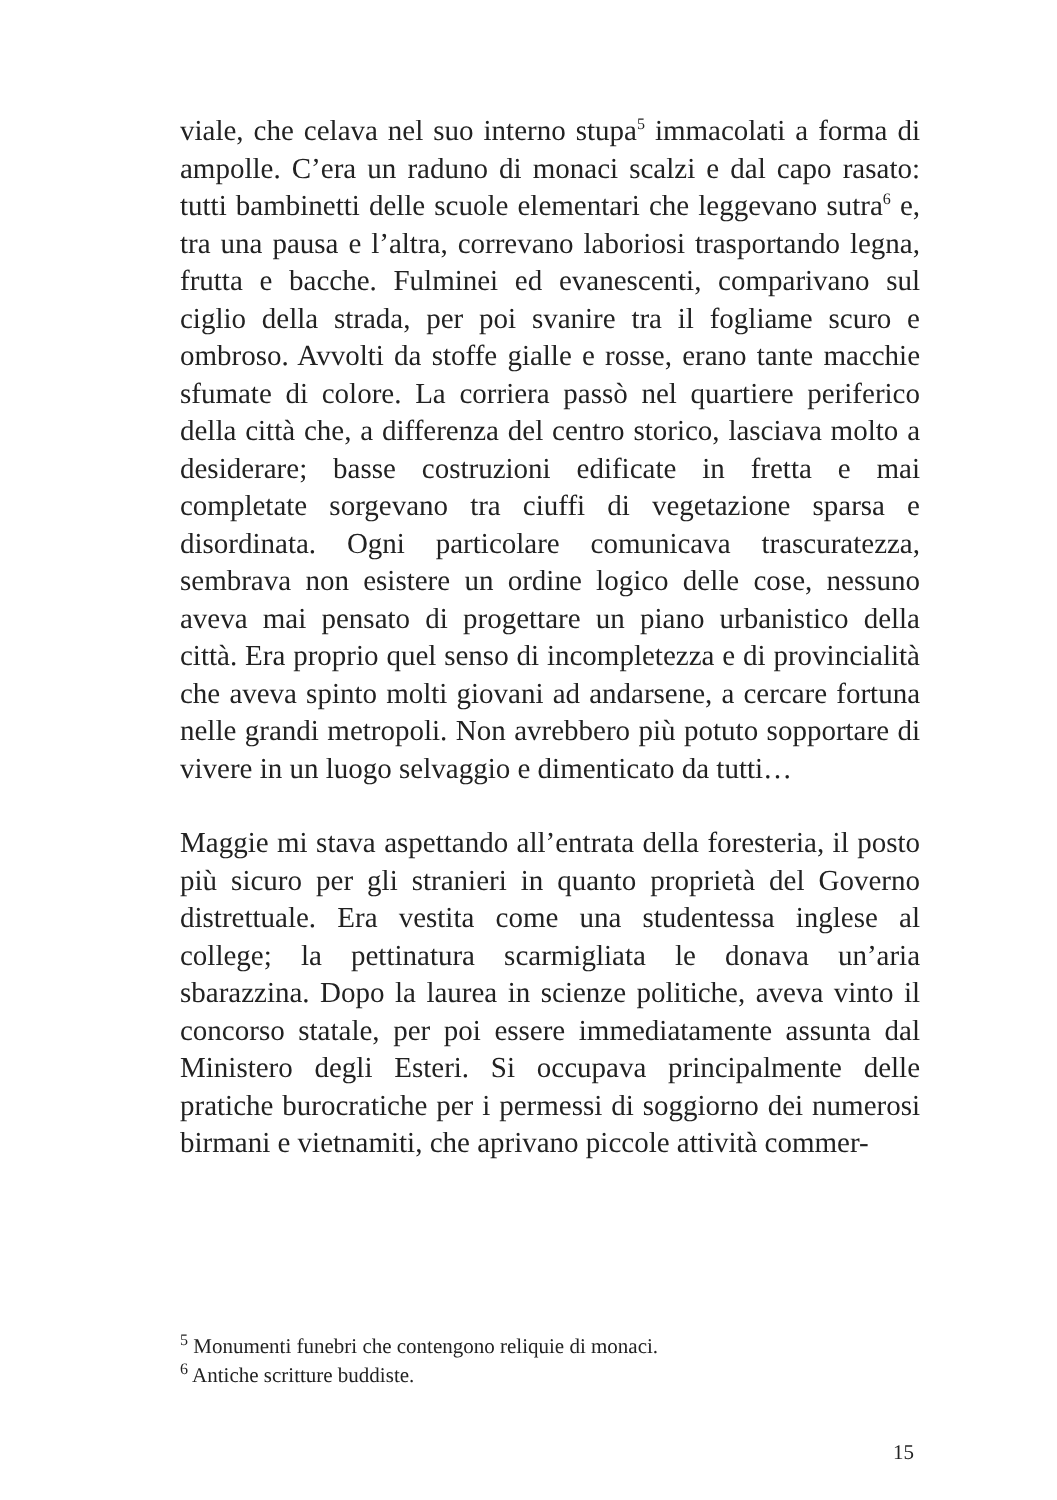viale, che celava nel suo interno stupa<sup>5</sup> immacolati a forma di ampolle. C’era un raduno di monaci scalzi e dal capo rasato: tutti bambinetti delle scuole elementari che leggevano sutra<sup>6</sup> e, tra una pausa e l’altra, correvano laboriosi trasportando legna, frutta e bacche. Fulminei ed evanescenti, comparivano sul ciglio della strada, per poi svanire tra il fogliame scuro e ombroso. Avvolti da stoffe gialle e rosse, erano tante macchie sfumate di colore. La corriera passò nel quartiere periferico della città che, a differenza del centro storico, lasciava molto a desiderare; basse costruzioni edificate in fretta e mai completate sorgevano tra ciuffi di vegetazione sparsa e disordinata. Ogni particolare comunicava trascuratezza, sembrava non esistere un ordine logico delle cose, nessuno aveva mai pensato di progettare un piano urbanistico della città. Era proprio quel senso di incompletezza e di provincialità che aveva spinto molti giovani ad andarsene, a cercare fortuna nelle grandi metropoli. Non avrebbero più potuto sopportare di vivere in un luogo selvaggio e dimenticato da tutti…
Maggie mi stava aspettando all’entrata della foresteria, il posto più sicuro per gli stranieri in quanto proprietà del Governo distrettuale. Era vestita come una studentessa inglese al college; la pettinatura scarmigliata le donava un’aria sbarazzina. Dopo la laurea in scienze politiche, aveva vinto il concorso statale, per poi essere immediatamente assunta dal Ministero degli Esteri. Si occupava principalmente delle pratiche burocratiche per i permessi di soggiorno dei numerosi birmani e vietnamiti, che aprivano piccole attività commer-
<sup>5</sup> Monumenti funebri che contengono reliquie di monaci.
<sup>6</sup> Antiche scritture buddiste.
15